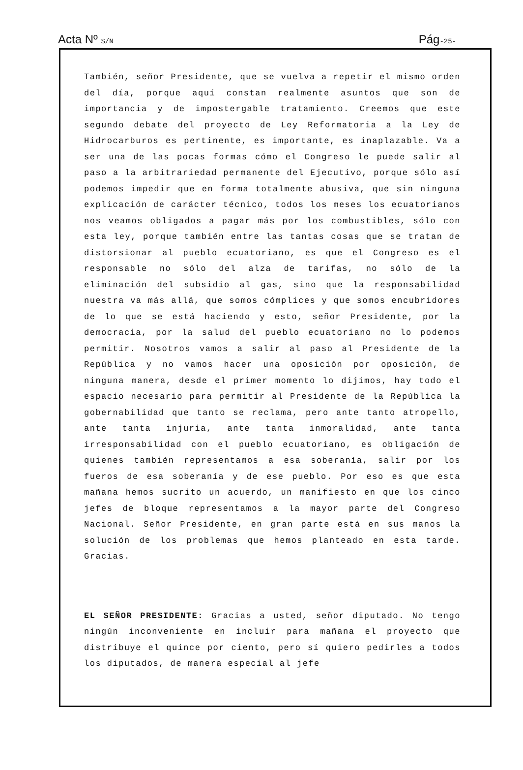Acta Nº S/N Pág-25-
También, señor Presidente, que se vuelva a repetir el mismo orden del día, porque aquí constan realmente asuntos que son de importancia y de impostergable tratamiento. Creemos que este segundo debate del proyecto de Ley Reformatoria a la Ley de Hidrocarburos es pertinente, es importante, es inaplazable. Va a ser una de las pocas formas cómo el Congreso le puede salir al paso a la arbitrariedad permanente del Ejecutivo, porque sólo así podemos impedir que en forma totalmente abusiva, que sin ninguna explicación de carácter técnico, todos los meses los ecuatorianos nos veamos obligados a pagar más por los combustibles, sólo con esta ley, porque también entre las tantas cosas que se tratan de distorsionar al pueblo ecuatoriano, es que el Congreso es el responsable no sólo del alza de tarifas, no sólo de la eliminación del subsidio al gas, sino que la responsabilidad nuestra va más allá, que somos cómplices y que somos encubridores de lo que se está haciendo y esto, señor Presidente, por la democracia, por la salud del pueblo ecuatoriano no lo podemos permitir. Nosotros vamos a salir al paso al Presidente de la República y no vamos hacer una oposición por oposición, de ninguna manera, desde el primer momento lo dijimos, hay todo el espacio necesario para permitir al Presidente de la República la gobernabilidad que tanto se reclama, pero ante tanto atropello, ante tanta injuria, ante tanta inmoralidad, ante tanta irresponsabilidad con el pueblo ecuatoriano, es obligación de quienes también representamos a esa soberanía, salir por los fueros de esa soberanía y de ese pueblo. Por eso es que esta mañana hemos sucrito un acuerdo, un manifiesto en que los cinco jefes de bloque representamos a la mayor parte del Congreso Nacional. Señor Presidente, en gran parte está en sus manos la solución de los problemas que hemos planteado en esta tarde. Gracias.
EL SEÑOR PRESIDENTE: Gracias a usted, señor diputado. No tengo ningún inconveniente en incluir para mañana el proyecto que distribuye el quince por ciento, pero sí quiero pedirles a todos los diputados, de manera especial al jefe